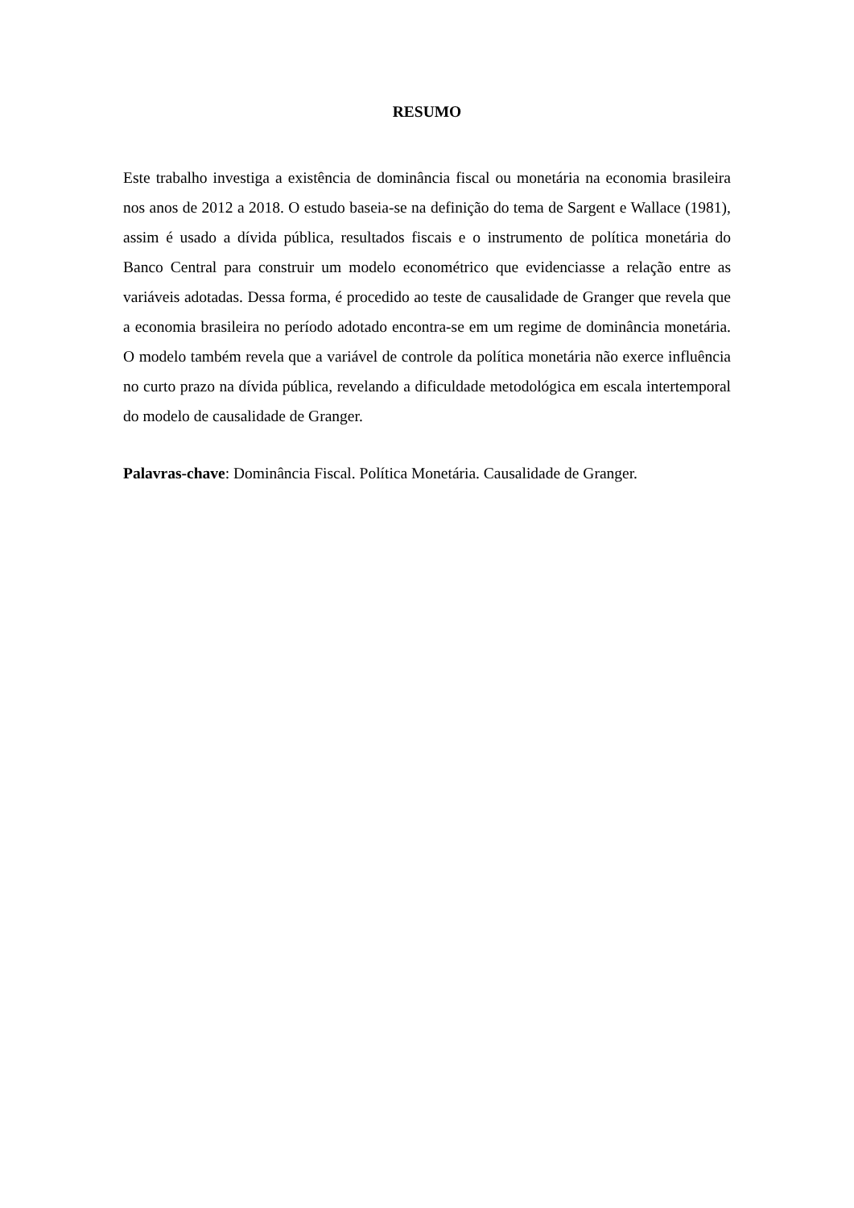RESUMO
Este trabalho investiga a existência de dominância fiscal ou monetária na economia brasileira nos anos de 2012 a 2018. O estudo baseia-se na definição do tema de Sargent e Wallace (1981), assim é usado a dívida pública, resultados fiscais e o instrumento de política monetária do Banco Central para construir um modelo econométrico que evidenciasse a relação entre as variáveis adotadas. Dessa forma, é procedido ao teste de causalidade de Granger que revela que a economia brasileira no período adotado encontra-se em um regime de dominância monetária. O modelo também revela que a variável de controle da política monetária não exerce influência no curto prazo na dívida pública, revelando a dificuldade metodológica em escala intertemporal do modelo de causalidade de Granger.
Palavras-chave: Dominância Fiscal. Política Monetária. Causalidade de Granger.